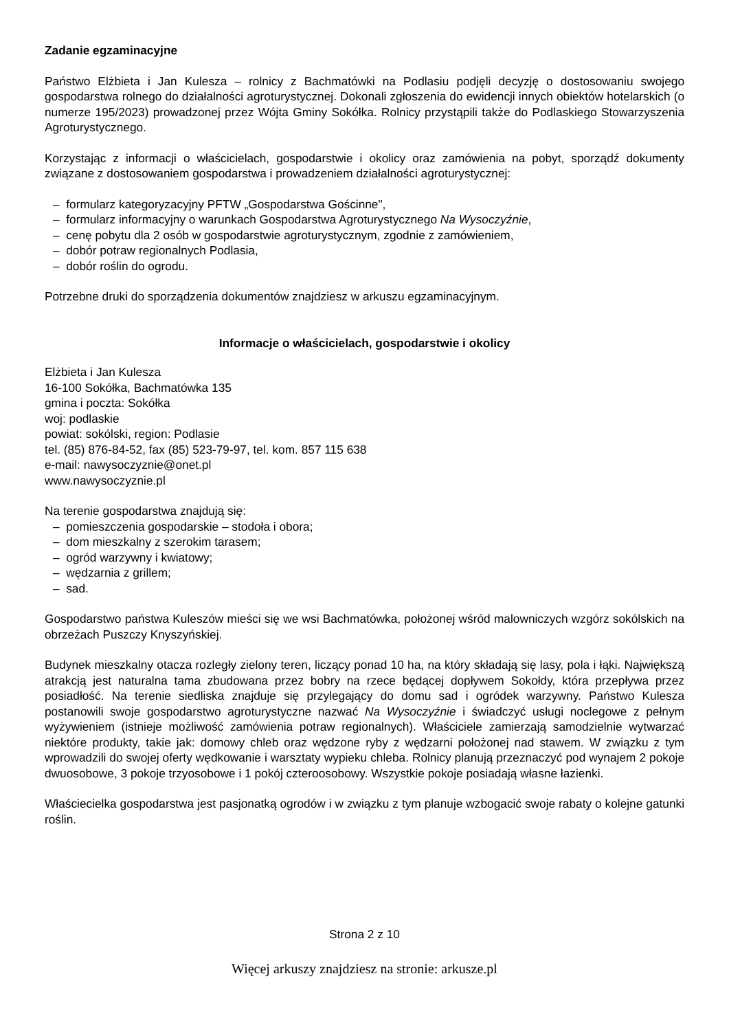Zadanie egzaminacyjne
Państwo Elżbieta i Jan Kulesza – rolnicy z Bachmatówki na Podlasiu podjęli decyzję o dostosowaniu swojego gospodarstwa rolnego do działalności agroturystycznej. Dokonali zgłoszenia do ewidencji innych obiektów hotelarskich (o numerze 195/2023) prowadzonej przez Wójta Gminy Sokółka. Rolnicy przystąpili także do Podlaskiego Stowarzyszenia Agroturystycznego.
Korzystając z informacji o właścicielach, gospodarstwie i okolicy oraz zamówienia na pobyt, sporządź dokumenty związane z dostosowaniem gospodarstwa i prowadzeniem działalności agroturystycznej:
– formularz kategoryzacyjny PFTW „Gospodarstwa Gościnne",
– formularz informacyjny o warunkach Gospodarstwa Agroturystycznego Na Wysoczyźnie,
– cenę pobytu dla 2 osób w gospodarstwie agroturystycznym, zgodnie z zamówieniem,
– dobór potraw regionalnych Podlasia,
– dobór roślin do ogrodu.
Potrzebne druki do sporządzenia dokumentów znajdziesz w arkuszu egzaminacyjnym.
Informacje o właścicielach, gospodarstwie i okolicy
Elżbieta i Jan Kulesza
16-100 Sokółka, Bachmatówka 135
gmina i poczta: Sokółka
woj: podlaskie
powiat: sokólski, region: Podlasie
tel. (85) 876-84-52, fax (85) 523-79-97, tel. kom. 857 115 638
e-mail: nawysoczyznie@onet.pl
www.nawysoczyznie.pl
Na terenie gospodarstwa znajdują się:
– pomieszczenia gospodarskie – stodoła i obora;
– dom mieszkalny z szerokim tarasem;
– ogród warzywny i kwiatowy;
– wędzarnia z grillem;
– sad.
Gospodarstwo państwa Kuleszów mieści się we wsi Bachmatówka, położonej wśród malowniczych wzgórz sokólskich na obrzeżach Puszczy Knyszyńskiej.
Budynek mieszkalny otacza rozległy zielony teren, liczący ponad 10 ha, na który składają się lasy, pola i łąki. Największą atrakcją jest naturalna tama zbudowana przez bobry na rzece będącej dopływem Sokołdy, która przepływa przez posiadłość. Na terenie siedliska znajduje się przylegający do domu sad i ogródek warzywny. Państwo Kulesza postanowili swoje gospodarstwo agroturystyczne nazwać Na Wysoczyźnie i świadczyć usługi noclegowe z pełnym wyżywieniem (istnieje możliwość zamówienia potraw regionalnych). Właściciele zamierzają samodzielnie wytwarzać niektóre produkty, takie jak: domowy chleb oraz wędzone ryby z wędzarni położonej nad stawem. W związku z tym wprowadzili do swojej oferty wędkowanie i warsztaty wypieku chleba. Rolnicy planują przeznaczyć pod wynajem 2 pokoje dwuosobowe, 3 pokoje trzyosobowe i 1 pokój czteroosobowy. Wszystkie pokoje posiadają własne łazienki.
Właściecielka gospodarstwa jest pasjonatką ogrodów i w związku z tym planuje wzbogacić swoje rabaty o kolejne gatunki roślin.
Strona 2 z 10
Więcej arkuszy znajdziesz na stronie: arkusze.pl